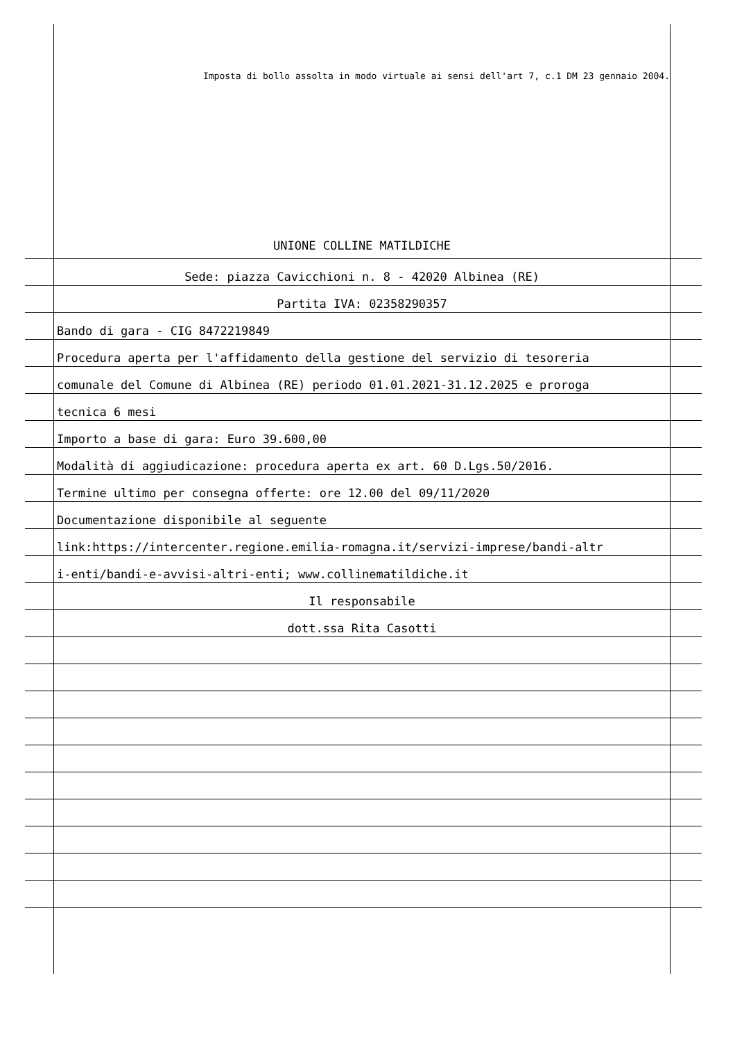Imposta di bollo assolta in modo virtuale ai sensi dell'art 7, c.1 DM 23 gennaio 2004.
UNIONE COLLINE MATILDICHE
Sede: piazza Cavicchioni n. 8 - 42020 Albinea (RE)
Partita IVA: 02358290357
Bando di gara - CIG 8472219849
Procedura aperta per l'affidamento della gestione del servizio di tesoreria
comunale del Comune di Albinea (RE) periodo 01.01.2021-31.12.2025 e proroga
tecnica 6 mesi
Importo a base di gara: Euro 39.600,00
Modalità di aggiudicazione: procedura aperta ex art. 60 D.Lgs.50/2016.
Termine ultimo per consegna offerte: ore 12.00 del 09/11/2020
Documentazione disponibile al seguente
link:https://intercenter.regione.emilia-romagna.it/servizi-imprese/bandi-altr
i-enti/bandi-e-avvisi-altri-enti; www.collinematildiche.it
Il responsabile
dott.ssa Rita Casotti